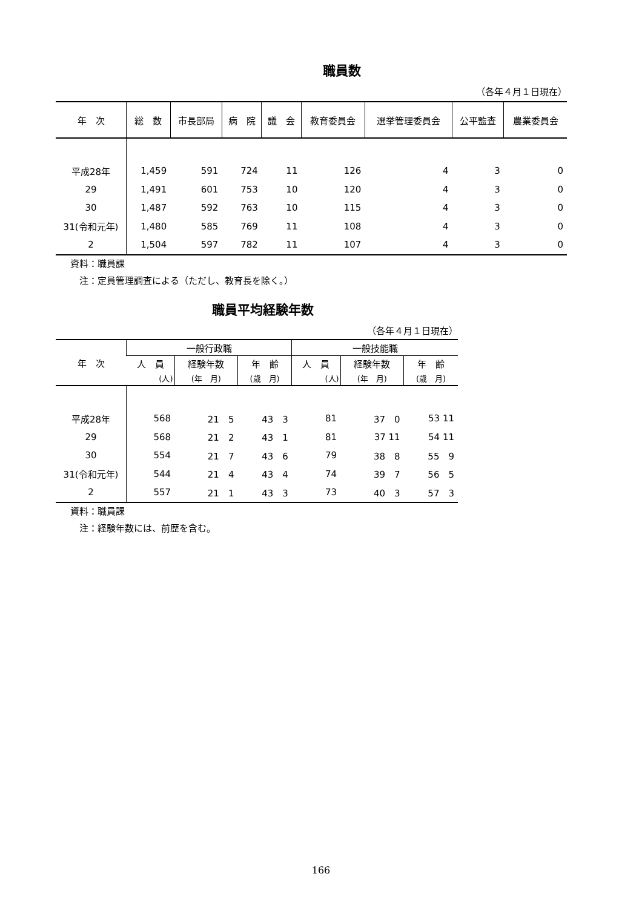職員数
（各年４月１日現在）
| 年 次 | 総 数 | 市長部局 | 病 院 | 議 会 | 教育委員会 | 選挙管理委員会 | 公平監査 | 農業委員会 |
| --- | --- | --- | --- | --- | --- | --- | --- | --- |
| 平成28年 | 1,459 | 591 | 724 | 11 | 126 | 4 | 3 | 0 |
| 29 | 1,491 | 601 | 753 | 10 | 120 | 4 | 3 | 0 |
| 30 | 1,487 | 592 | 763 | 10 | 115 | 4 | 3 | 0 |
| 31(令和元年) | 1,480 | 585 | 769 | 11 | 108 | 4 | 3 | 0 |
| 2 | 1,504 | 597 | 782 | 11 | 107 | 4 | 3 | 0 |
資料：職員課
　注：定員管理調査による（ただし、教育長を除く。）
職員平均経験年数
（各年４月１日現在）
| 年 次 | 一般行政職 | | | 一般技能職 | | |
| --- | --- | --- | --- | --- | --- | --- |
| | 人 員 | 経験年数 | 年 齢 | 人 員 | 経験年数 | 年 齢 |
| | (人) | (年 月) | (歳 月) | (人) | (年 月) | (歳 月) |
| 平成28年 | 568 | 21 5 | 43 3 | 81 | 37 0 | 53 11 |
| 29 | 568 | 21 2 | 43 1 | 81 | 37 11 | 54 11 |
| 30 | 554 | 21 7 | 43 6 | 79 | 38 8 | 55 9 |
| 31(令和元年) | 544 | 21 4 | 43 4 | 74 | 39 7 | 56 5 |
| 2 | 557 | 21 1 | 43 3 | 73 | 40 3 | 57 3 |
資料：職員課
　注：経験年数には、前歴を含む。
166